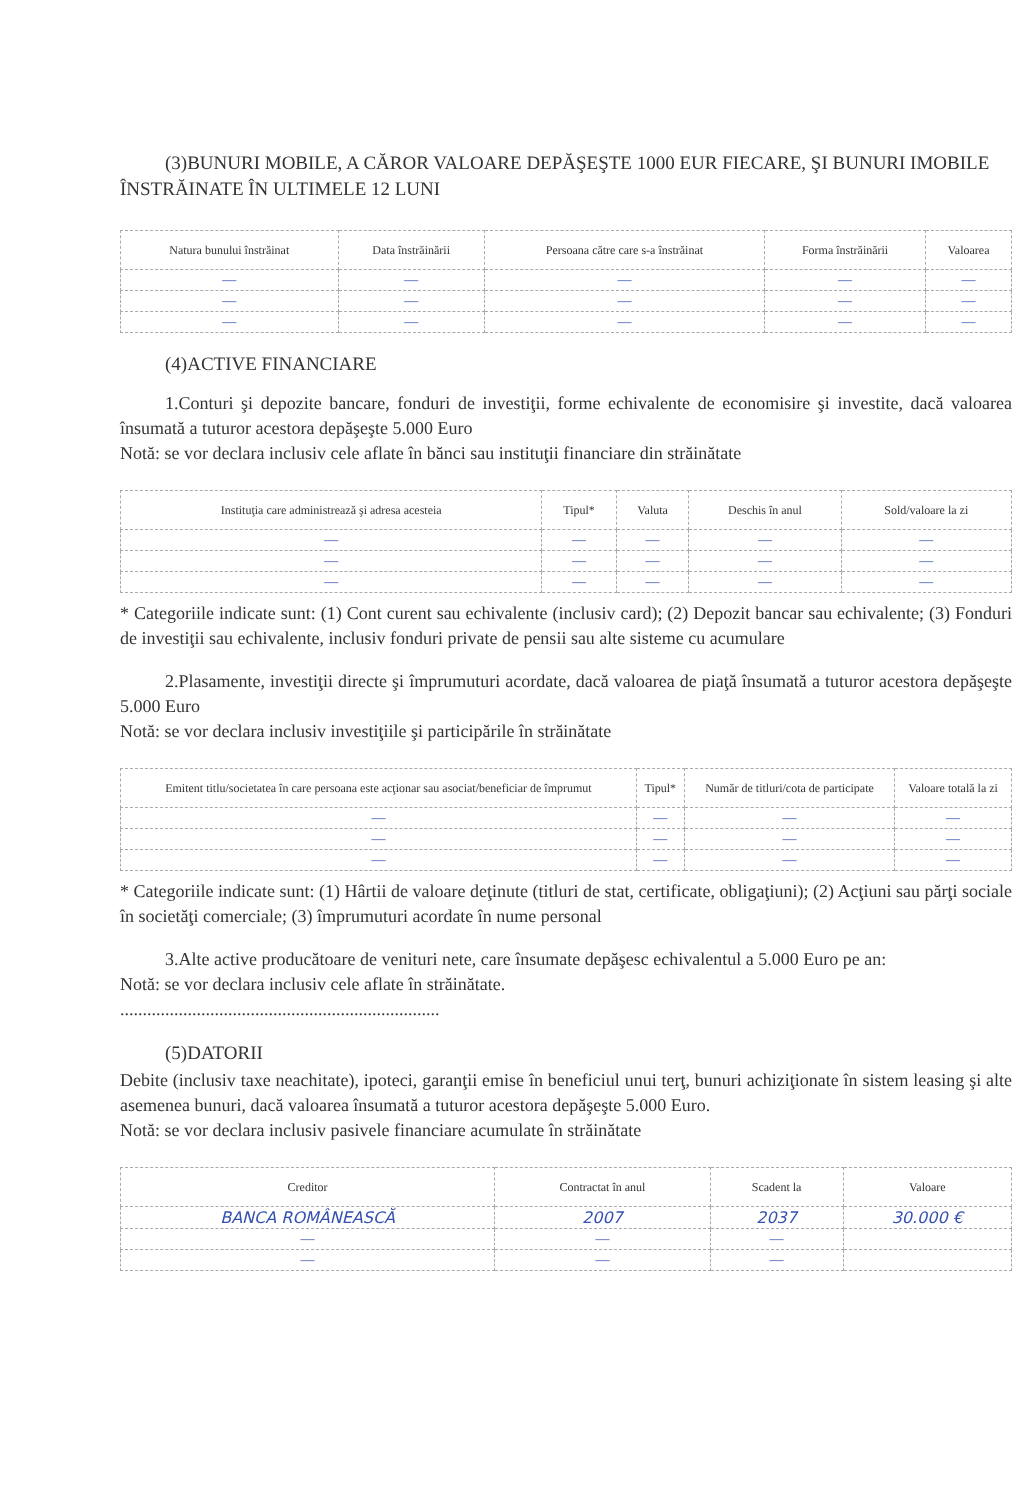(3)BUNURI MOBILE, A CĂROR VALOARE DEPĂŞEŞTE 1000 EUR FIECARE, ŞI BUNURI IMOBILE ÎNSTRĂINATE ÎN ULTIMELE 12 LUNI
| Natura bunului înstrăinat | Data înstrăinării | Persoana către care s-a înstrăinat | Forma înstrăinării | Valoarea |
| --- | --- | --- | --- | --- |
| — | — | — | — | — |
| — | — | — | — | — |
| — | — | — | — | — |
(4)ACTIVE FINANCIARE
1.Conturi şi depozite bancare, fonduri de investiţii, forme echivalente de economisire şi investite, dacă valoarea însumată a tuturor acestora depăşeşte 5.000 Euro
Notă: se vor declara inclusiv cele aflate în bănci sau instituţii financiare din străinătate
| Instituţia care administrează şi adresa acesteia | Tipul* | Valuta | Deschis în anul | Sold/valoare la zi |
| --- | --- | --- | --- | --- |
| — | — | — | — | — |
| — | — | — | — | — |
| — | — | — | — | — |
* Categoriile indicate sunt: (1) Cont curent sau echivalente (inclusiv card); (2) Depozit bancar sau echivalente; (3) Fonduri de investiţii sau echivalente, inclusiv fonduri private de pensii sau alte sisteme cu acumulare
2.Plasamente, investiţii directe şi împrumuturi acordate, dacă valoarea de piaţă însumată a tuturor acestora depăşeşte 5.000 Euro
Notă: se vor declara inclusiv investiţiile şi participările în străinătate
| Emitent titlu/societatea în care persoana este acţionar sau asociat/beneficiar de împrumut | Tipul* | Număr de titluri/cota de participate | Valoare totală la zi |
| --- | --- | --- | --- |
| — | — | — | — |
| — | — | — | — |
| — | — | — | — |
* Categoriile indicate sunt: (1) Hârtii de valoare deţinute (titluri de stat, certificate, obligaţiuni); (2) Acţiuni sau părţi sociale în societăţi comerciale; (3) împrumuturi acordate în nume personal
3.Alte active producătoare de venituri nete, care însumate depăşesc echivalentul a 5.000 Euro pe an:
Notă: se vor declara inclusiv cele aflate în străinătate.
.......................................................................
(5)DATORII
Debite (inclusiv taxe neachitate), ipoteci, garanţii emise în beneficiul unui terţ, bunuri achiziţionate în sistem leasing şi alte asemenea bunuri, dacă valoarea însumată a tuturor acestora depăşeşte 5.000 Euro.
Notă: se vor declara inclusiv pasivele financiare acumulate în străinătate
| Creditor | Contractat în anul | Scadent la | Valoare |
| --- | --- | --- | --- |
| BANCA ROMÂNEASCĂ | 2007 | 2037 | 30.000 € |
| — | — | — | |
| — | — | — | |